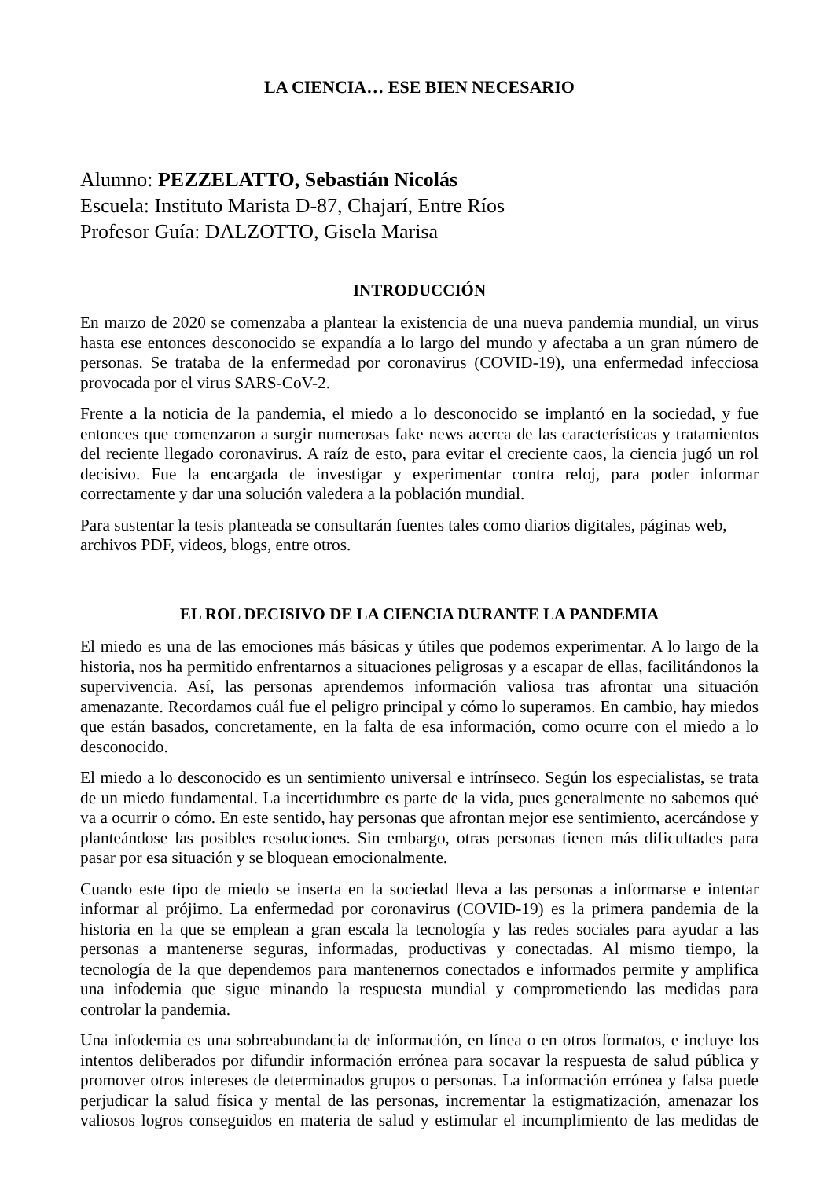LA CIENCIA… ESE BIEN NECESARIO
Alumno: PEZZELATTO, Sebastián Nicolás
Escuela: Instituto Marista D-87, Chajarí, Entre Ríos
Profesor Guía: DALZOTTO, Gisela Marisa
INTRODUCCIÓN
En marzo de 2020 se comenzaba a plantear la existencia de una nueva pandemia mundial, un virus hasta ese entonces desconocido se expandía a lo largo del mundo y afectaba a un gran número de personas. Se trataba de la enfermedad por coronavirus (COVID-19), una enfermedad infecciosa provocada por el virus SARS-CoV-2.
Frente a la noticia de la pandemia, el miedo a lo desconocido se implantó en la sociedad, y fue entonces que comenzaron a surgir numerosas fake news acerca de las características y tratamientos del reciente llegado coronavirus. A raíz de esto, para evitar el creciente caos, la ciencia jugó un rol decisivo. Fue la encargada de investigar y experimentar contra reloj, para poder informar correctamente y dar una solución valedera a la población mundial.
Para sustentar la tesis planteada se consultarán fuentes tales como diarios digitales, páginas web, archivos PDF, videos, blogs, entre otros.
EL ROL DECISIVO DE LA CIENCIA DURANTE LA PANDEMIA
El miedo es una de las emociones más básicas y útiles que podemos experimentar. A lo largo de la historia, nos ha permitido enfrentarnos a situaciones peligrosas y a escapar de ellas, facilitándonos la supervivencia. Así, las personas aprendemos información valiosa tras afrontar una situación amenazante. Recordamos cuál fue el peligro principal y cómo lo superamos. En cambio, hay miedos que están basados, concretamente, en la falta de esa información, como ocurre con el miedo a lo desconocido.
El miedo a lo desconocido es un sentimiento universal e intrínseco. Según los especialistas, se trata de un miedo fundamental. La incertidumbre es parte de la vida, pues generalmente no sabemos qué va a ocurrir o cómo. En este sentido, hay personas que afrontan mejor ese sentimiento, acercándose y planteándose las posibles resoluciones. Sin embargo, otras personas tienen más dificultades para pasar por esa situación y se bloquean emocionalmente.
Cuando este tipo de miedo se inserta en la sociedad lleva a las personas a informarse e intentar informar al prójimo. La enfermedad por coronavirus (COVID-19) es la primera pandemia de la historia en la que se emplean a gran escala la tecnología y las redes sociales para ayudar a las personas a mantenerse seguras, informadas, productivas y conectadas. Al mismo tiempo, la tecnología de la que dependemos para mantenernos conectados e informados permite y amplifica una infodemia que sigue minando la respuesta mundial y comprometiendo las medidas para controlar la pandemia.
Una infodemia es una sobreabundancia de información, en línea o en otros formatos, e incluye los intentos deliberados por difundir información errónea para socavar la respuesta de salud pública y promover otros intereses de determinados grupos o personas. La información errónea y falsa puede perjudicar la salud física y mental de las personas, incrementar la estigmatización, amenazar los valiosos logros conseguidos en materia de salud y estimular el incumplimiento de las medidas de